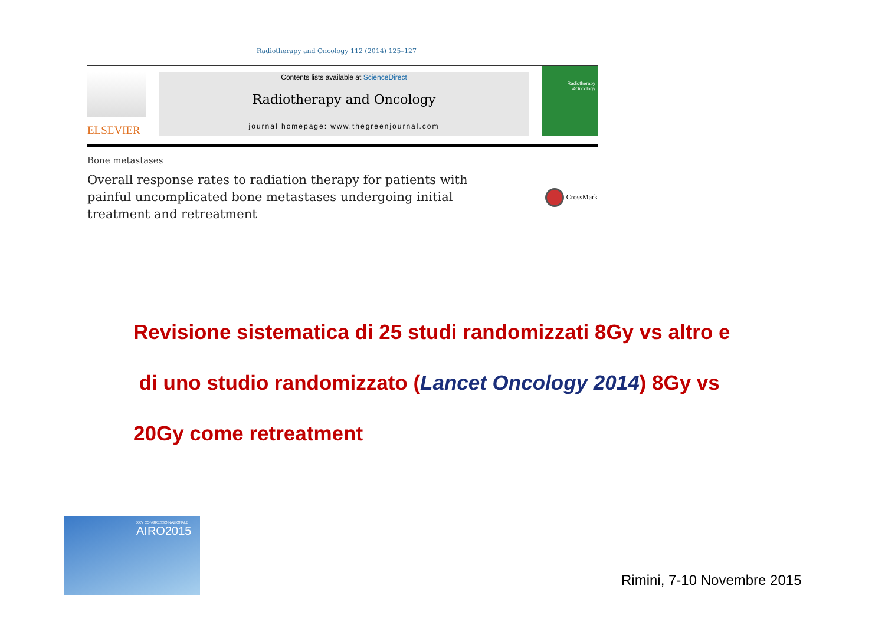Radiotherapy and Oncology 112 (2014) 125–127
ELSEVIER
Contents lists available at ScienceDirect
Radiotherapy and Oncology
journal homepage: www.thegreenjournal.com
Radiotherapy
&Oncology
Bone metastases
Overall response rates to radiation therapy for patients with painful uncomplicated bone metastases undergoing initial treatment and retreatment
CrossMark
Revisione sistematica di 25 studi randomizzati 8Gy vs altro e
di uno studio randomizzato (Lancet Oncology 2014) 8Gy vs
20Gy come retreatment
XXV CONGRESSO NAZIONALE
AIRO2015
Rimini, 7-10 Novembre 2015